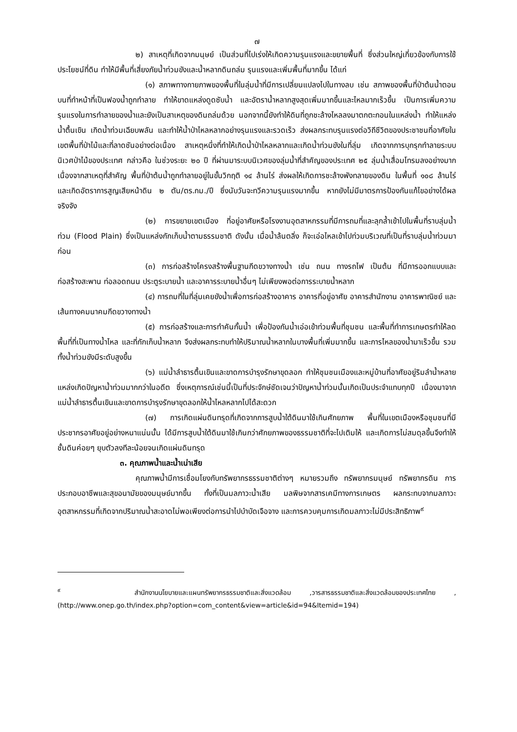๗
๒) สาเหตุที่เกิดจากมนุษย์ เป็นส่วนที่ไปเร่งให้เกิดความรุนแรงและขยายพื้นที่ ซึ่งส่วนใหญ่เกี่ยวข้องกับการใช้ประโยชน์ที่ดิน ทำให้มีพื้นที่เสี่ยงภัยน้ำท่วมขังและน้ำหลากดินถล่ม รุนแรงและเพิ่มพื้นที่มากขึ้น ได้แก่
(๑) สภาพทางกายภาพของพื้นที่ในลุ่มน้ำที่มีการเปลี่ยนแปลงไปในทางลบ เช่น สภาพของพื้นที่ป่าต้นน้ำตอนบนที่ทำหน้าที่เป็นฟองน้ำถูกทำลาย ทำให้ขาดแหล่งดูดซับน้ำ และอัตราน้ำหลากสูงสุดเพิ่มมากขึ้นและไหลมากเร็วขึ้น เป็นการเพิ่มความรุนแรงในการทำลายของน้ำและยังเป็นสาเหตุของดินถล่มด้วย นอกจากนี้ยังทำให้ดินที่ถูกชะล้างไหลลงมาตกตะกอนในแหล่งน้ำ ทำให้แหล่งน้ำตื้นเขิน เกิดน้ำท่วมเฉียบพลัน และทำให้น้ำป่าไหลหลากอย่างรุนแรงและรวดเร็ว ส่งผลกระทบรุนแรงต่อวิถีชีวิตของประชาชนที่อาศัยในเขตพื้นที่ป่าไม้และที่ลาดชันอย่างต่อเนื่อง สาเหตุหนึ่งที่ทำให้เกิดน้ำป่าไหลหลากและเกิดน้ำท่วมขังในที่ลุ่ม เกิดจากการบุกรุกทำลายระบบนิเวศป่าไม้ของประเทศ กล่าวคือ ในช่วงระยะ ๒๐ ปี ที่ผ่านมาระบบนิเวศของลุ่มน้ำที่สำคัญของประเทศ ๒๕ ลุ่มน้ำเสื่อมโทรมลงอย่างมาก เนื่องจากสาเหตุที่สำคัญ พื้นที่ป่าต้นน้ำถูกทำลายอยู่ในขั้นวิกฤติ ๑๔ ล้านไร่ ส่งผลให้เกิดการชะล้างพังทลายของดิน ในพื้นที่ ๑๐๘ ล้านไร่ และเกิดอัตราการสูญเสียหน้าดิน ๒ ตัน/ตร.กม./ปี ซึ่งนับวันจะทวีความรุนแรงมากขึ้น หากยังไม่มีมาตรการป้องกันแก้ไขอย่างได้ผลจริงจัง
(๒) การขยายเขตเมือง ที่อยู่อาศัยหรือโรงงานอุตสาหกรรมที่มีการถมที่และลุกล้ำเข้าไปในพื้นที่ราบลุ่มน้ำท่วม (Flood Plain) ซึ่งเป็นแหล่งกักเก็บน้ำตามธรรมชาติ ดังนั้น เมื่อน้ำล้นตลิ่ง ก็จะเอ่อไหลเข้าไปท่วมบริเวณที่เป็นที่ราบลุ่มน้ำท่วมมาก่อน
(๓) การก่อสร้างโครงสร้างพื้นฐานกีดขวางทางน้ำ เช่น ถนน ทางรถไฟ เป็นต้น ที่มีการออกแบบและก่อสร้างสะพาน ท่อลอดถนน ประตูระบายน้ำ และอาคารระบายน้ำอื่นๆ ไม่เพียงพอต่อการระบายน้ำหลาก
(๔) การถมที่ในที่ลุ่มเคยขังน้ำเพื่อการก่อสร้างอาคาร อาคารที่อยู่อาศัย อาคารสำนักงาน อาคารพาณิชย์ และเส้นทางคมนาคมกีดขวางทางน้ำ
(๕) การก่อสร้างและการทำคันกั้นน้ำ เพื่อป้องกันน้ำเอ่อเข้าท่วมพื้นที่ชุมชน และพื้นที่ทำการเกษตรทำให้ลดพื้นที่ที่เป็นทางน้ำไหล และที่กักเก็บน้ำหลาก จึงส่งผลกระทบทำให้ปริมาณน้ำหลากในบางพื้นที่เพิ่มมากขึ้น และการไหลของน้ำมาเร็วขึ้น รวมทั้งน้ำท่วมขังมีระดับสูงขึ้น
(๖) แม่น้ำลำธารตื้นเขินและขาดการบำรุงรักษาขุดลอก ทำให้ชุมชนเมืองและหมู่บ้านที่อาศัยอยู่ริมลำน้ำหลายแหล่งเกิดปัญหาน้ำท่วมมากกว่าในอดีต ซึ่งเหตุการณ์เช่นนี้เป็นที่ประจักษ์ชัดเจนว่าปัญหาน้ำท่วมนั้นเกิดเป็นประจำแทบทุกปี เนื่องมาจากแม่น้ำลำธารตื้นเขินและขาดการบำรุงรักษาขุดลอกให้น้ำไหลหลากไปได้สะดวก
(๗) การเกิดแผ่นดินทรุดที่เกิดจากการสูบน้ำใต้ดินมาใช้เกินศักยภาพ พื้นที่ในเขตเมืองหรือชุมชนที่มีประชากรอาศัยอยู่อย่างหนาแน่นนั้น ได้มีการสูบน้ำใต้ดินมาใช้เกินกว่าศักยภาพของธรรมชาติที่จะไปเติมให้ และเกิดการไม่สมดุลขึ้นจึงทำให้ชั้นดินค่อยๆ ยุบตัวลงทีละน้อยจนเกิดแผ่นดินทรุด
๓. คุณภาพน้ำและน้ำเน่าเสีย
คุณภาพน้ำมีการเชื่อมโยงกับทรัพยากรธรรมชาติต่างๆ หมายรวมถึง ทรัพยากรมนุษย์ ทรัพยากรดิน การประกอบอาชีพและสุขอนามัยของมนุษย์มากขึ้น ทั้งที่เป็นมลภาวะน้ำเสีย มลพิษจากสารเคมีทางการเกษตร ผลกระทบจากมลภาวะอุตสาหกรรมที่เกิดจากปริมาณน้ำสะอาดไม่พอเพียงต่อการนำไปบำบัดเจือจาง และการควบคุมการเกิดมลภาวะไม่มีประสิทธิภาพ<sup>๙</sup>
<sup>๙</sup> สำนักงานนโยบายและแผนทรัพยากรธรรมชาติและสิ่งแวดล้อม ,วารสารธรรมชาติและสิ่งแวดล้อมของประเทศไทย ,(http://www.onep.go.th/index.php?option=com_content&view=article&id=94&Itemid=194)